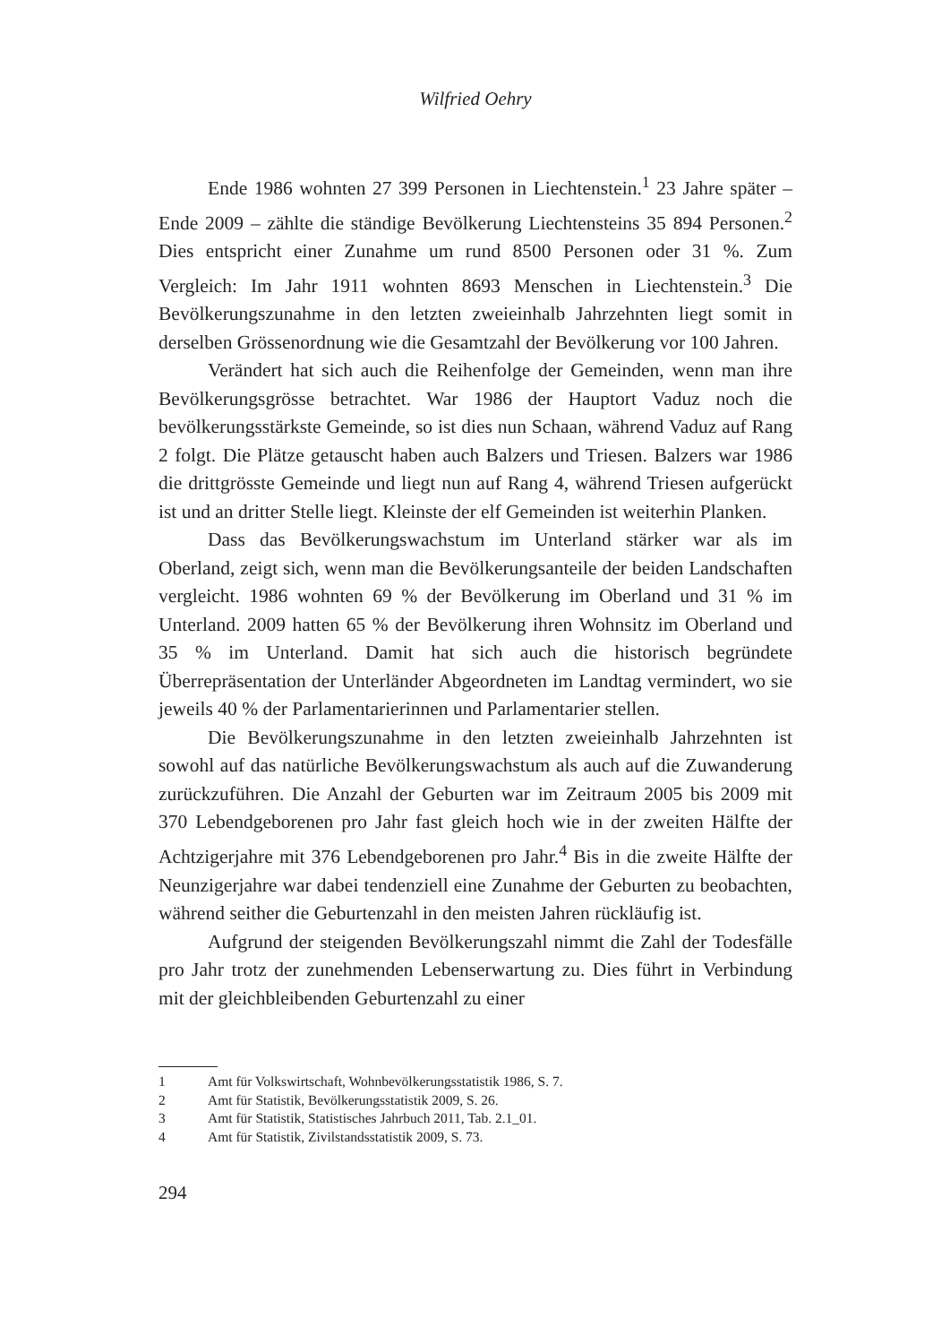Wilfried Oehry
Ende 1986 wohnten 27 399 Personen in Liechtenstein.<sup>1</sup> 23 Jahre später – Ende 2009 – zählte die ständige Bevölkerung Liechtensteins 35 894 Personen.<sup>2</sup> Dies entspricht einer Zunahme um rund 8500 Personen oder 31 %. Zum Vergleich: Im Jahr 1911 wohnten 8693 Menschen in Liechtenstein.<sup>3</sup> Die Bevölkerungszunahme in den letzten zweieinhalb Jahrzehnten liegt somit in derselben Grössenordnung wie die Gesamtzahl der Bevölkerung vor 100 Jahren.
Verändert hat sich auch die Reihenfolge der Gemeinden, wenn man ihre Bevölkerungsgrösse betrachtet. War 1986 der Hauptort Vaduz noch die bevölkerungsstärkste Gemeinde, so ist dies nun Schaan, während Vaduz auf Rang 2 folgt. Die Plätze getauscht haben auch Balzers und Triesen. Balzers war 1986 die drittgrösste Gemeinde und liegt nun auf Rang 4, während Triesen aufgerückt ist und an dritter Stelle liegt. Kleinste der elf Gemeinden ist weiterhin Planken.
Dass das Bevölkerungswachstum im Unterland stärker war als im Oberland, zeigt sich, wenn man die Bevölkerungsanteile der beiden Landschaften vergleicht. 1986 wohnten 69 % der Bevölkerung im Oberland und 31 % im Unterland. 2009 hatten 65 % der Bevölkerung ihren Wohnsitz im Oberland und 35 % im Unterland. Damit hat sich auch die historisch begründete Überrepräsentation der Unterländer Abgeordneten im Landtag vermindert, wo sie jeweils 40 % der Parlamentarierinnen und Parlamentarier stellen.
Die Bevölkerungszunahme in den letzten zweieinhalb Jahrzehnten ist sowohl auf das natürliche Bevölkerungswachstum als auch auf die Zuwanderung zurückzuführen. Die Anzahl der Geburten war im Zeitraum 2005 bis 2009 mit 370 Lebendgeborenen pro Jahr fast gleich hoch wie in der zweiten Hälfte der Achtzigerjahre mit 376 Lebendgeborenen pro Jahr.<sup>4</sup> Bis in die zweite Hälfte der Neunzigerjahre war dabei tendenziell eine Zunahme der Geburten zu beobachten, während seither die Geburtenzahl in den meisten Jahren rückläufig ist.
Aufgrund der steigenden Bevölkerungszahl nimmt die Zahl der Todesfälle pro Jahr trotz der zunehmenden Lebenserwartung zu. Dies führt in Verbindung mit der gleichbleibenden Geburtenzahl zu einer
1 Amt für Volkswirtschaft, Wohnbevölkerungsstatistik 1986, S. 7.
2 Amt für Statistik, Bevölkerungsstatistik 2009, S. 26.
3 Amt für Statistik, Statistisches Jahrbuch 2011, Tab. 2.1_01.
4 Amt für Statistik, Zivilstandsstatistik 2009, S. 73.
294